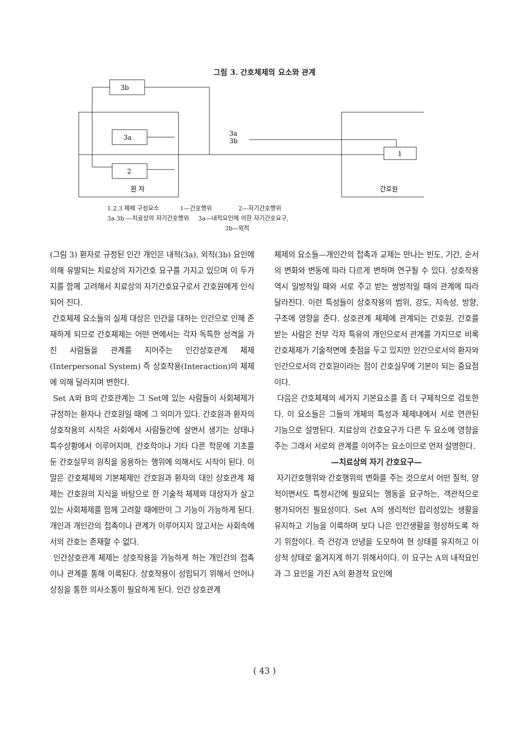그림 3. 간호체제의 요소와 관계
3b
3a
2
환 자
1
간호원
3a
3b
1.2.3 체제 구성요소 1—간호행위 2—자기간호행위
3a 3b —치료상의 자기간호행위 3a—내적요인에 의한 자기간호요구,
3b—외적
(그림 3) 환자로 규정된 인간 개인은 내적(3a), 외적(3b) 요인에 의해 유발되는 치료상의 자기간호 요구를 가지고 있으며 이 두가지를 함께 고려해서 치료상의 자기간호요구로서 간호원에게 인식되어 진다.
간호체제 요소들의 실제 대상은 인간을 대하는 인간으로 인해 존재하게 되므로 간호체제는 어떤 면에서는 각자 독특한 성격을 가진 사람들을 관계를 지어주는 인간상호관계 체제(Interpersonal System) 즉 상호작용(Interaction)의 체제에 의해 달라지며 변한다.
Set A와 B의 간호관계는 그 Set에 있는 사람들이 사회체제가 규정하는 환자나 간호원일 때에 그 의미가 있다. 간호원과 환자의 상호작용의 시작은 사회에서 사람들간에 살면서 생기는 상태나 특수상황에서 이루어지며, 간호학이나 기타 다른 학문에 기초를 둔 간호실무의 원칙을 응용하는 행위에 의해서도 시작이 된다. 이 말은 간호체제의 기본체제인 간호원과 환자의 대인 상호관계 체제는 간호원의 지식을 바탕으로 한 기술적 체제와 대상자가 살고 있는 사회체제를 함께 고려할 때에만이 그 기능이 가능하게 된다. 개인과 개인간의 접촉이나 관계가 이루어지지 않고서는 사회속에서의 간호는 존재할 수 없다.
인간상호관계 체제는 상호작용을 가능하게 하는 개인간의 접촉이나 관계를 통해 이룩된다. 상호작용이 성립되기 위해서 언어나 상징을 통한 의사소통이 필요하게 된다. 인간 상호관계
체제의 요소들—개인간의 접촉과 교제는 만나는 빈도, 기간, 순서의 변화와 변동에 따라 다르게 변하며 연구될 수 있다. 상호작용 역시 일방적일 때와 서로 주고 받는 쌍방적일 때의 관계에 따라 달라진다. 이런 특성들이 상호작용의 범위, 강도, 지속성, 방향, 구조에 영향을 준다. 상호관계 체제에 관계되는 간호원, 간호를 받는 사람은 전부 각자 특유의 개인으로서 관계를 가지므로 비록 간호체제가 기술적면에 촛점을 두고 있지만 인간으로서의 환자와 인간으로서의 간호원이라는 점이 간호실무에 기본이 되는 중요점이다.
다음은 간호체제의 세가지 기본요소를 좀 더 구체적으로 검토한다. 이 요소들은 그들의 개체의 특성과 체제내에서 서로 연관된 기능으로 설명된다. 치료상의 간호요구가 다른 두 요소에 영향을 주는 그래서 서로의 관계를 이어주는 요소이므로 먼저 설명한다.
—치료상의 자기 간호요구—
자기간호행위와 간호행위의 변화를 주는 것으로서 어떤 질적, 양적이면서도 특정시간에 필요되는 행동을 요구하는, 객관적으로 평가되어진 필요성이다. Set A의 생리적인 합리성있는 생활을 유지하고 기능을 이룩하며 보다 나은 인간생활을 형성하도록 하기 위함이다. 즉 건강과 안녕을 도모하여 현 상태를 유지하고 이상적 상태로 옮겨지게 하기 위해서이다. 이 요구는 A의 내적요인과 그 요인을 가진 A의 환경적 요인에
( 43 )